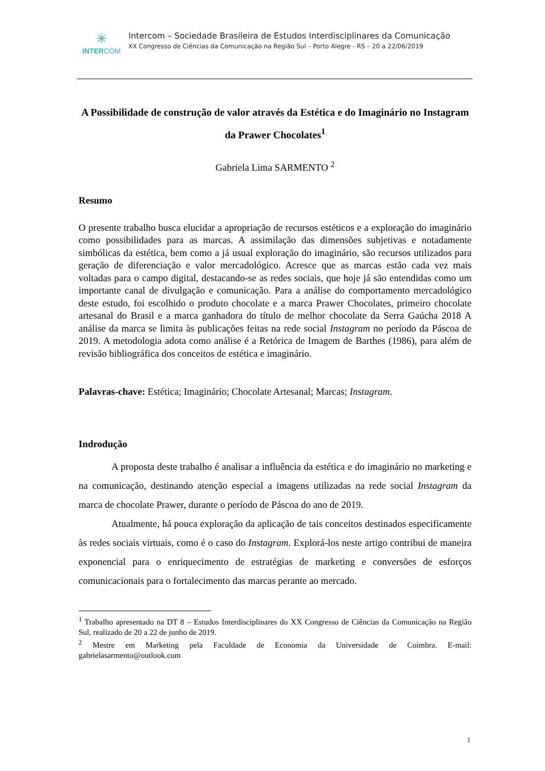✳
INTERCOM
Intercom – Sociedade Brasileira de Estudos Interdisciplinares da Comunicação
XX Congresso de Ciências da Comunicação na Região Sul – Porto Alegre - RS – 20 a 22/06/2019
A Possibilidade de construção de valor através da Estética e do Imaginário no Instagram da Prawer Chocolates<sup>1</sup>
Gabriela Lima SARMENTO <sup>2</sup>
Resumo
O presente trabalho busca elucidar a apropriação de recursos estéticos e a exploração do imaginário como possibilidades para as marcas. A assimilação das dimensões subjetivas e notadamente simbólicas da estética, bem como a já usual exploração do imaginário, são recursos utilizados para geração de diferenciação e valor mercadológico. Acresce que as marcas estão cada vez mais voltadas para o campo digital, destacando-se as redes sociais, que hoje já são entendidas como um importante canal de divulgação e comunicação. Para a análise do comportamento mercadológico deste estudo, foi escolhido o produto chocolate e a marca Prawer Chocolates, primeiro chocolate artesanal do Brasil e a marca ganhadora do título de melhor chocolate da Serra Gaúcha 2018 A análise da marca se limita às publicações feitas na rede social Instagram no período da Páscoa de 2019. A metodologia adota como análise é a Retórica de Imagem de Barthes (1986), para além de revisão bibliográfica dos conceitos de estética e imaginário.
Palavras-chave: Estética; Imaginário; Chocolate Artesanal; Marcas; Instagram.
Indrodução
A proposta deste trabalho é analisar a influência da estética e do imaginário no marketing e na comunicação, destinando atenção especial a imagens utilizadas na rede social Instagram da marca de chocolate Prawer, durante o período de Páscoa do ano de 2019.
Atualmente, há pouca exploração da aplicação de tais conceitos destinados especificamente às redes sociais virtuais, como é o caso do Instagram. Explorá-los neste artigo contribui de maneira exponencial para o enriquecimento de estratégias de marketing e conversões de esforços comunicacionais para o fortalecimento das marcas perante ao mercado.
<sup>1</sup> Trabalho apresentado na DT 8 – Estudos Interdisciplinares do XX Congresso de Ciências da Comunicação na Região Sul, realizado de 20 a 22 de junho de 2019.
<sup>2</sup> Mestre em Marketing pela Faculdade de Economia da Universidade de Coimbra. E-mail: gabrielasarmento@outlook.com
1